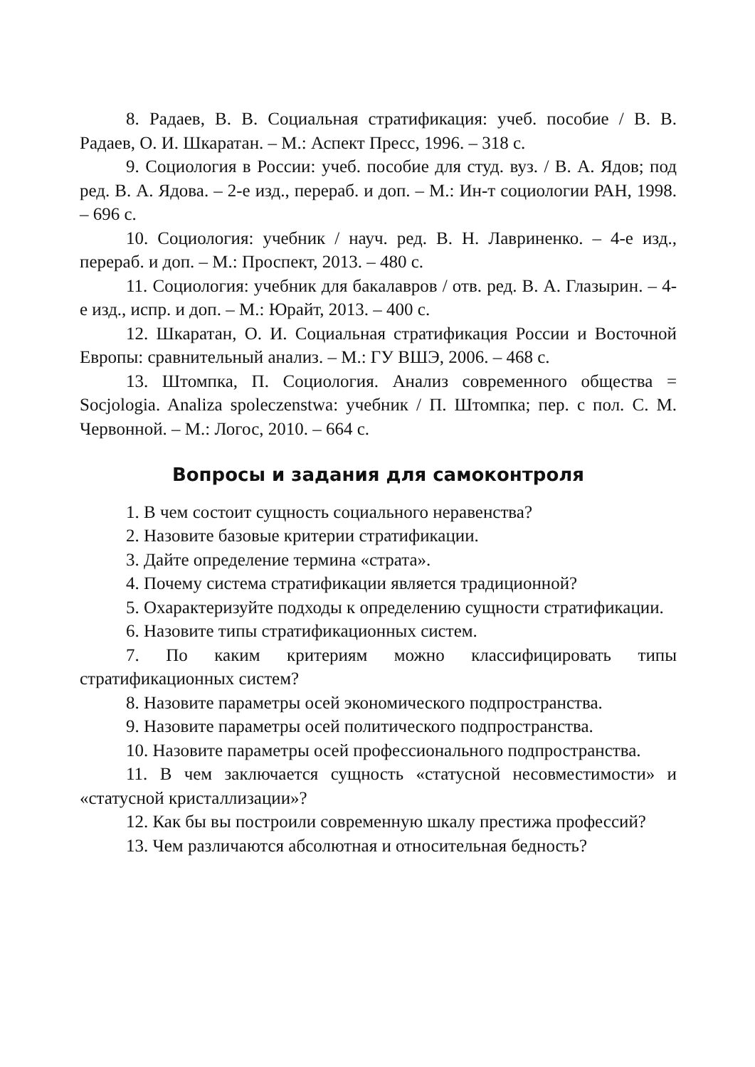8. Радаев, В. В. Социальная стратификация: учеб. пособие / В. В. Радаев, О. И. Шкаратан. – М.: Аспект Пресс, 1996. – 318 с.
9. Социология в России: учеб. пособие для студ. вуз. / В. А. Ядов; под ред. В. А. Ядова. – 2-е изд., перераб. и доп. – М.: Ин-т социологии РАН, 1998. – 696 с.
10. Социология: учебник / науч. ред. В. Н. Лавриненко. – 4-е изд., перераб. и доп. – М.: Проспект, 2013. – 480 с.
11. Социология: учебник для бакалавров / отв. ред. В. А. Глазырин. – 4-е изд., испр. и доп. – М.: Юрайт, 2013. – 400 с.
12. Шкаратан, О. И. Социальная стратификация России и Восточной Европы: сравнительный анализ. – М.: ГУ ВШЭ, 2006. – 468 с.
13. Штомпка, П. Социология. Анализ современного общества = Socjologia. Analiza spoleczenstwa: учебник / П. Штомпка; пер. с пол. С. М. Червонной. – М.: Логос, 2010. – 664 с.
Вопросы и задания для самоконтроля
1. В чем состоит сущность социального неравенства?
2. Назовите базовые критерии стратификации.
3. Дайте определение термина «страта».
4. Почему система стратификации является традиционной?
5. Охарактеризуйте подходы к определению сущности стратификации.
6. Назовите типы стратификационных систем.
7. По каким критериям можно классифицировать типы стратификационных систем?
8. Назовите параметры осей экономического подпространства.
9. Назовите параметры осей политического подпространства.
10. Назовите параметры осей профессионального подпространства.
11. В чем заключается сущность «статусной несовместимости» и «статусной кристаллизации»?
12. Как бы вы построили современную шкалу престижа профессий?
13. Чем различаются абсолютная и относительная бедность?